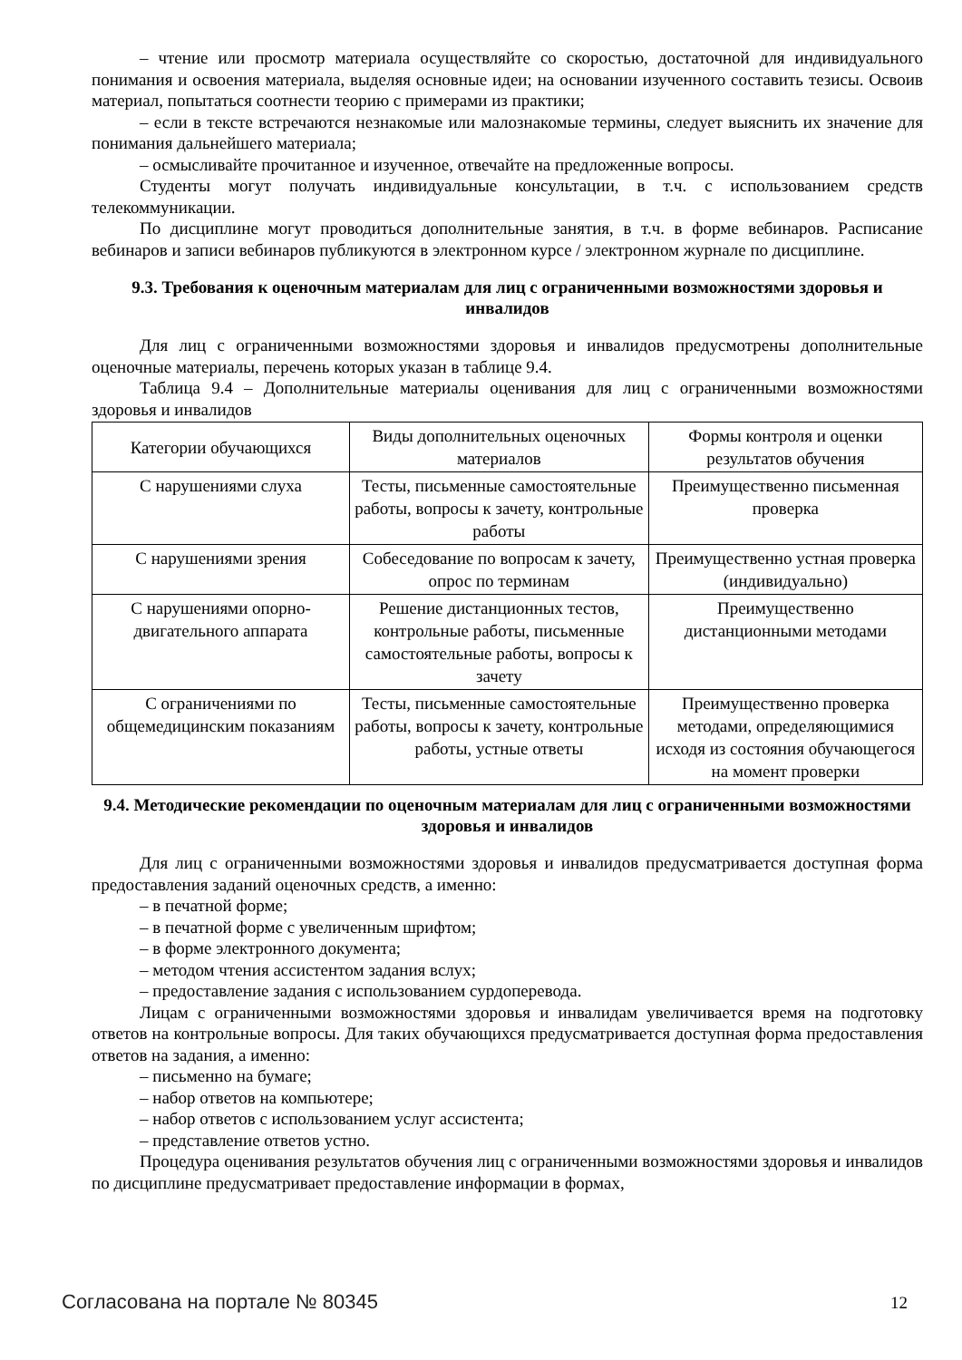– чтение или просмотр материала осуществляйте со скоростью, достаточной для индивидуального понимания и освоения материала, выделяя основные идеи; на основании изученного составить тезисы. Освоив материал, попытаться соотнести теорию с примерами из практики;
– если в тексте встречаются незнакомые или малознакомые термины, следует выяснить их значение для понимания дальнейшего материала;
– осмысливайте прочитанное и изученное, отвечайте на предложенные вопросы.
Студенты могут получать индивидуальные консультации, в т.ч. с использованием средств телекоммуникации.
По дисциплине могут проводиться дополнительные занятия, в т.ч. в форме вебинаров. Расписание вебинаров и записи вебинаров публикуются в электронном курсе / электронном журнале по дисциплине.
9.3. Требования к оценочным материалам для лиц с ограниченными возможностями здоровья и инвалидов
Для лиц с ограниченными возможностями здоровья и инвалидов предусмотрены дополнительные оценочные материалы, перечень которых указан в таблице 9.4.
Таблица 9.4 – Дополнительные материалы оценивания для лиц с ограниченными возможностями здоровья и инвалидов
| Категории обучающихся | Виды дополнительных оценочных материалов | Формы контроля и оценки результатов обучения |
| --- | --- | --- |
| С нарушениями слуха | Тесты, письменные самостоятельные работы, вопросы к зачету, контрольные работы | Преимущественно письменная проверка |
| С нарушениями зрения | Собеседование по вопросам к зачету, опрос по терминам | Преимущественно устная проверка (индивидуально) |
| С нарушениями опорно-двигательного аппарата | Решение дистанционных тестов, контрольные работы, письменные самостоятельные работы, вопросы к зачету | Преимущественно дистанционными методами |
| С ограничениями по общемедицинским показаниям | Тесты, письменные самостоятельные работы, вопросы к зачету, контрольные работы, устные ответы | Преимущественно проверка методами, определяющимися исходя из состояния обучающегося на момент проверки |
9.4. Методические рекомендации по оценочным материалам для лиц с ограниченными возможностями здоровья и инвалидов
Для лиц с ограниченными возможностями здоровья и инвалидов предусматривается доступная форма предоставления заданий оценочных средств, а именно:
– в печатной форме;
– в печатной форме с увеличенным шрифтом;
– в форме электронного документа;
– методом чтения ассистентом задания вслух;
– предоставление задания с использованием сурдоперевода.
Лицам с ограниченными возможностями здоровья и инвалидам увеличивается время на подготовку ответов на контрольные вопросы. Для таких обучающихся предусматривается доступная форма предоставления ответов на задания, а именно:
– письменно на бумаге;
– набор ответов на компьютере;
– набор ответов с использованием услуг ассистента;
– представление ответов устно.
Процедура оценивания результатов обучения лиц с ограниченными возможностями здоровья и инвалидов по дисциплине предусматривает предоставление информации в формах,
Согласована на портале № 80345 12